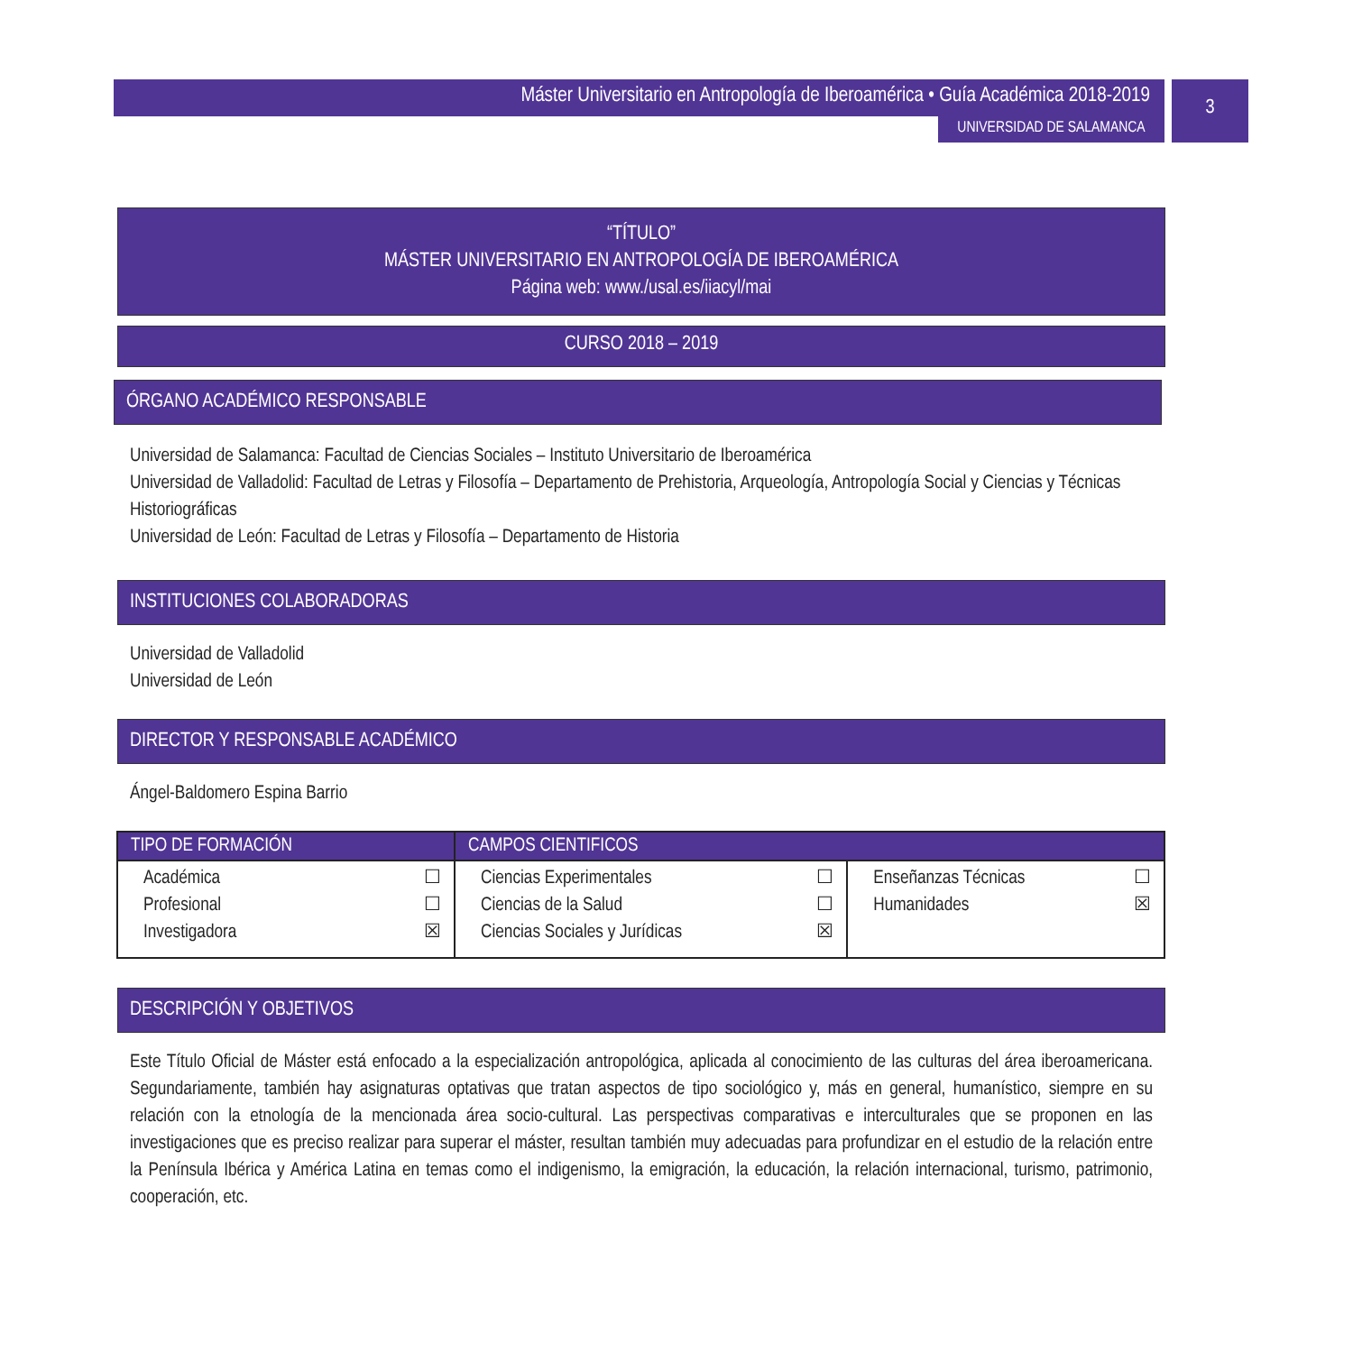Máster Universitario en Antropología de Iberoamérica • Guía Académica 2018-2019
UNIVERSIDAD DE SALAMANCA
3
“TÍTULO”
MÁSTER UNIVERSITARIO EN ANTROPOLOGÍA DE IBEROAMÉRICA
Página web: www./usal.es/iiacyl/mai
CURSO 2018 – 2019
ÓRGANO ACADÉMICO RESPONSABLE
Universidad de Salamanca: Facultad de Ciencias Sociales – Instituto Universitario de Iberoamérica
Universidad de Valladolid: Facultad de Letras y Filosofía – Departamento de Prehistoria, Arqueología, Antropología Social y Ciencias y Técnicas Historiográficas
Universidad de León: Facultad de Letras y Filosofía – Departamento de Historia
INSTITUCIONES COLABORADORAS
Universidad de Valladolid
Universidad de León
DIRECTOR Y RESPONSABLE ACADÉMICO
Ángel-Baldomero Espina Barrio
| TIPO DE FORMACIÓN | CAMPOS CIENTIFICOS | |
| --- | --- | --- |
| Académica ☐ Profesional ☐ Investigadora ☒ | Ciencias Experimentales ☐ Ciencias de la Salud ☐ Ciencias Sociales y Jurídicas ☒ | Enseñanzas Técnicas ☐ Humanidades ☒ |
DESCRIPCIÓN Y OBJETIVOS
Este Título Oficial de Máster está enfocado a la especialización antropológica, aplicada al conocimiento de las culturas del área iberoamericana. Segundariamente, también hay asignaturas optativas que tratan aspectos de tipo sociológico y, más en general, humanístico, siempre en su relación con la etnología de la mencionada área socio-cultural. Las perspectivas comparativas e interculturales que se proponen en las investigaciones que es preciso realizar para superar el máster, resultan también muy adecuadas para profundizar en el estudio de la relación entre la Península Ibérica y América Latina en temas como el indigenismo, la emigración, la educación, la relación internacional, turismo, patrimonio, cooperación, etc.